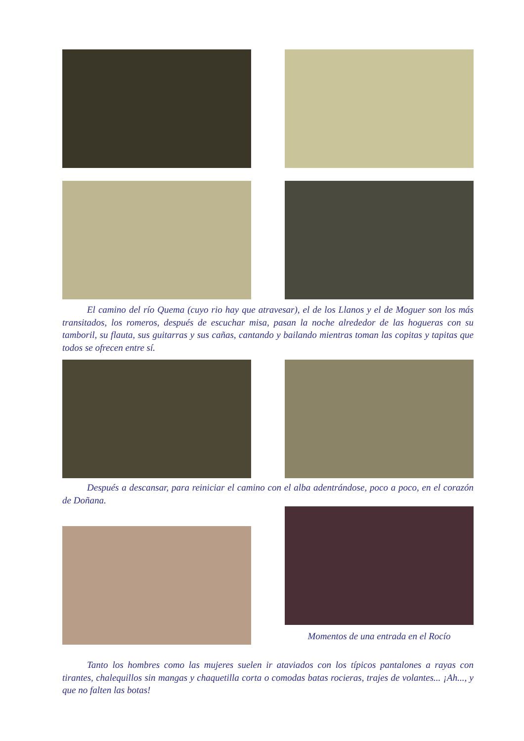El camino del río Quema (cuyo rio hay que atravesar), el de los Llanos y el de Moguer son los más transitados, los romeros, después de escuchar misa, pasan la noche alrededor de las hogueras con su tamboril, su flauta, sus guitarras y sus cañas, cantando y bailando mientras toman las copitas y tapitas que todos se ofrecen entre sí.
Después a descansar, para reiniciar el camino con el alba adentrándose, poco a poco, en el corazón de Doñana.
Momentos de una entrada en el Rocío
Tanto los hombres como las mujeres suelen ir ataviados con los típicos pantalones a rayas con tirantes, chalequillos sin mangas y chaquetilla corta o comodas batas rocieras, trajes de volantes... ¡Ah..., y que no falten las botas!